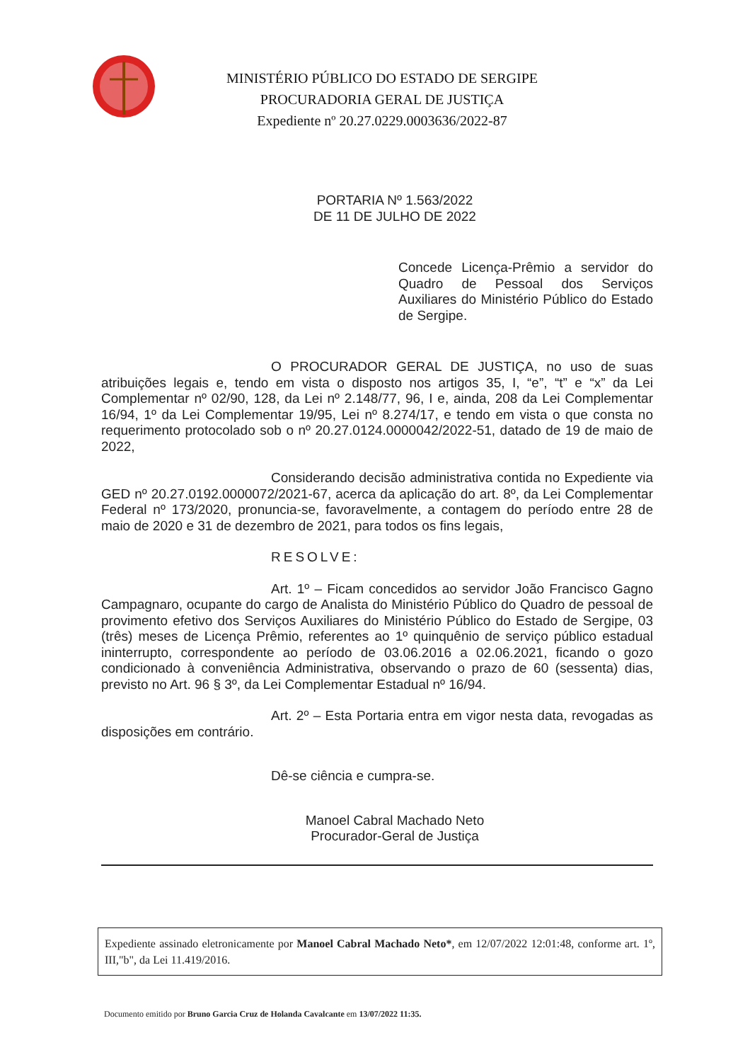MINISTÉRIO PÚBLICO DO ESTADO DE SERGIPE
PROCURADORIA GERAL DE JUSTIÇA
Expediente nº 20.27.0229.0003636/2022-87
PORTARIA Nº 1.563/2022
DE 11 DE JULHO DE 2022
Concede Licença-Prêmio a servidor do Quadro de Pessoal dos Serviços Auxiliares do Ministério Público do Estado de Sergipe.
O PROCURADOR GERAL DE JUSTIÇA, no uso de suas atribuições legais e, tendo em vista o disposto nos artigos 35, I, “e”, “t” e “x” da Lei Complementar nº 02/90, 128, da Lei nº 2.148/77, 96, I e, ainda, 208 da Lei Complementar 16/94, 1º da Lei Complementar 19/95, Lei nº 8.274/17, e tendo em vista o que consta no requerimento protocolado sob o nº 20.27.0124.0000042/2022-51, datado de 19 de maio de 2022,
Considerando decisão administrativa contida no Expediente via GED nº 20.27.0192.0000072/2021-67, acerca da aplicação do art. 8º, da Lei Complementar Federal nº 173/2020, pronuncia-se, favoravelmente, a contagem do período entre 28 de maio de 2020 e 31 de dezembro de 2021, para todos os fins legais,
RESOLVE:
Art. 1º – Ficam concedidos ao servidor João Francisco Gagno Campagnaro, ocupante do cargo de Analista do Ministério Público do Quadro de pessoal de provimento efetivo dos Serviços Auxiliares do Ministério Público do Estado de Sergipe, 03 (três) meses de Licença Prêmio, referentes ao 1º quinquênio de serviço público estadual ininterrupto, correspondente ao período de 03.06.2016 a 02.06.2021, ficando o gozo condicionado à conveniência Administrativa, observando o prazo de 60 (sessenta) dias, previsto no Art. 96 § 3º, da Lei Complementar Estadual nº 16/94.
Art. 2º – Esta Portaria entra em vigor nesta data, revogadas as disposições em contrário.
Dê-se ciência e cumpra-se.
Manoel Cabral Machado Neto
Procurador-Geral de Justiça
Expediente assinado eletronicamente por Manoel Cabral Machado Neto*, em 12/07/2022 12:01:48, conforme art. 1º, III,"b", da Lei 11.419/2016.
Documento emitido por Bruno Garcia Cruz de Holanda Cavalcante em 13/07/2022 11:35.